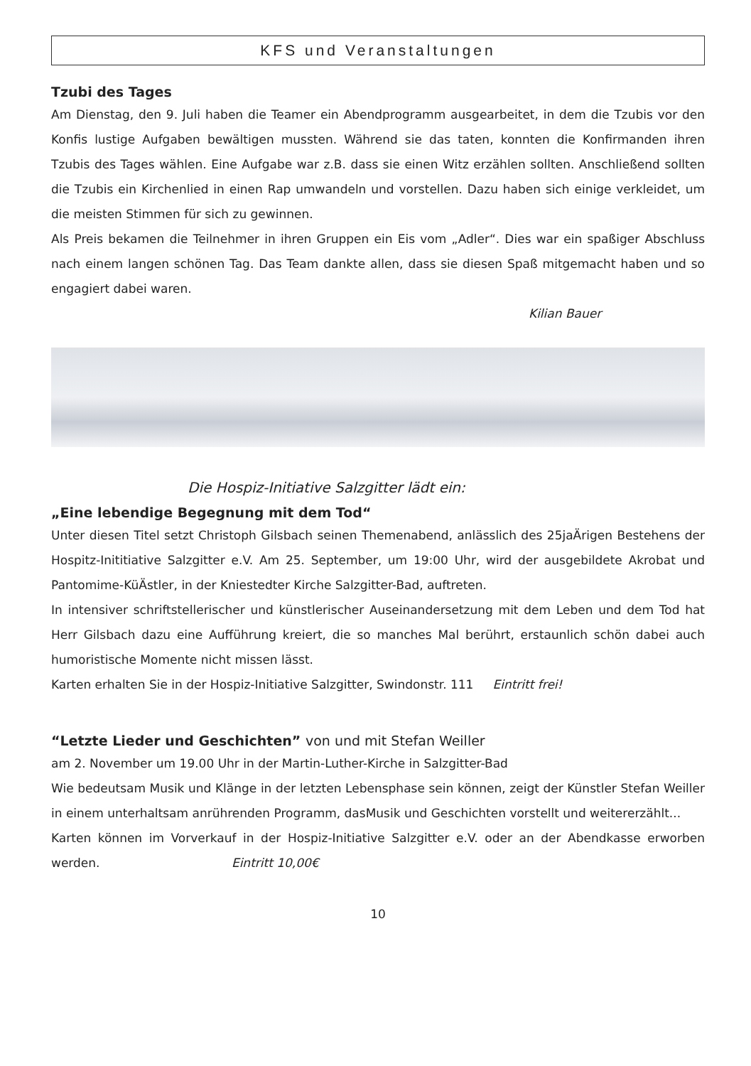KFS und Veranstaltungen
Tzubi des Tages
Am Dienstag, den 9. Juli haben die Teamer ein Abendprogramm ausgearbeitet, in dem die Tzubis vor den Konfis lustige Aufgaben bewältigen mussten. Während sie das taten, konnten die Konfirmanden ihren Tzubis des Tages wählen. Eine Aufgabe war z.B. dass sie einen Witz erzählen sollten. Anschließend sollten die Tzubis ein Kirchenlied in einen Rap umwandeln und vorstellen. Dazu haben sich einige verkleidet, um die meisten Stimmen für sich zu gewinnen.
Als Preis bekamen die Teilnehmer in ihren Gruppen ein Eis vom „Adler“. Dies war ein spaßiger Abschluss nach einem langen schönen Tag. Das Team dankte allen, dass sie diesen Spaß mitgemacht haben und so engagiert dabei waren.
Kilian Bauer
Die Hospiz-Initiative Salzgitter lädt ein:
„Eine lebendige Begegnung mit dem Tod“
Unter diesen Titel setzt Christoph Gilsbach seinen Themenabend, anlässlich des 25jaÄrigen Bestehens der Hospitz-Inititiative Salzgitter e.V. Am 25. September, um 19:00 Uhr, wird der ausgebildete Akrobat und Pantomime-KüÄstler, in der Kniestedter Kirche Salzgitter-Bad, auftreten.
In intensiver schriftstellerischer und künstlerischer Auseinandersetzung mit dem Leben und dem Tod hat Herr Gilsbach dazu eine Aufführung kreiert, die so manches Mal berührt, erstaunlich schön dabei auch humoristische Momente nicht missen lässt.
Karten erhalten Sie in der Hospiz-Initiative Salzgitter, Swindonstr. 111 Eintritt frei!
“Letzte Lieder und Geschichten” von und mit Stefan Weiller
am 2. November um 19.00 Uhr in der Martin-Luther-Kirche in Salzgitter-Bad
Wie bedeutsam Musik und Klänge in der letzten Lebensphase sein können, zeigt der Künstler Stefan Weiller in einem unterhaltsam anrührenden Programm, dasMusik und Geschichten vorstellt und weitererzählt...
Karten können im Vorverkauf in der Hospiz-Initiative Salzgitter e.V. oder an der Abendkasse erworben werden. Eintritt 10,00€
10